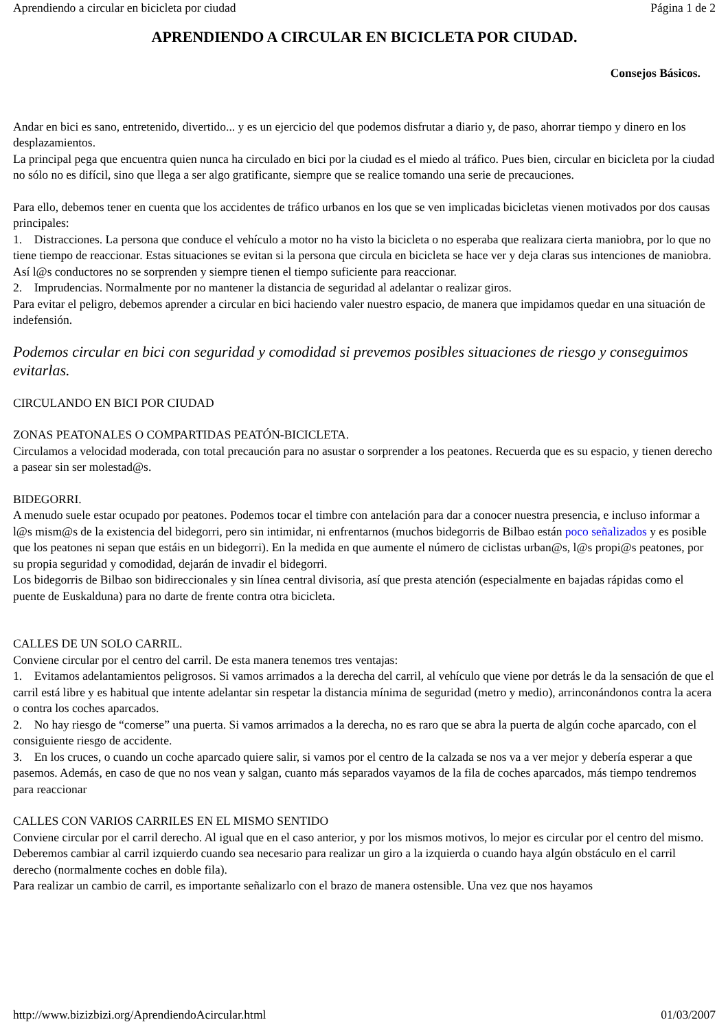Aprendiendo a circular en bicicleta por ciudad Página 1 de 2
APRENDIENDO A CIRCULAR EN BICICLETA POR CIUDAD.
Consejos Básicos.
Andar en bici es sano, entretenido, divertido... y es un ejercicio del que podemos disfrutar a diario y, de paso, ahorrar tiempo y dinero en los desplazamientos.
La principal pega que encuentra quien nunca ha circulado en bici por la ciudad es el miedo al tráfico. Pues bien, circular en bicicleta por la ciudad no sólo no es difícil, sino que llega a ser algo gratificante, siempre que se realice tomando una serie de precauciones.
Para ello, debemos tener en cuenta que los accidentes de tráfico urbanos en los que se ven implicadas bicicletas vienen motivados por dos causas principales:
1. Distracciones. La persona que conduce el vehículo a motor no ha visto la bicicleta o no esperaba que realizara cierta maniobra, por lo que no tiene tiempo de reaccionar. Estas situaciones se evitan si la persona que circula en bicicleta se hace ver y deja claras sus intenciones de maniobra. Así l@s conductores no se sorprenden y siempre tienen el tiempo suficiente para reaccionar.
2. Imprudencias. Normalmente por no mantener la distancia de seguridad al adelantar o realizar giros.
Para evitar el peligro, debemos aprender a circular en bici haciendo valer nuestro espacio, de manera que impidamos quedar en una situación de indefensión.
Podemos circular en bici con seguridad y comodidad si prevemos posibles situaciones de riesgo y conseguimos evitarlas.
CIRCULANDO EN BICI POR CIUDAD
ZONAS PEATONALES O COMPARTIDAS PEATÓN-BICICLETA.
Circulamos a velocidad moderada, con total precaución para no asustar o sorprender a los peatones. Recuerda que es su espacio, y tienen derecho a pasear sin ser molestad@s.
BIDEGORRI.
A menudo suele estar ocupado por peatones. Podemos tocar el timbre con antelación para dar a conocer nuestra presencia, e incluso informar a l@s mism@s de la existencia del bidegorri, pero sin intimidar, ni enfrentarnos (muchos bidegorris de Bilbao están poco señalizados y es posible que los peatones ni sepan que estáis en un bidegorri). En la medida en que aumente el número de ciclistas urban@s, l@s propi@s peatones, por su propia seguridad y comodidad, dejarán de invadir el bidegorri.
Los bidegorris de Bilbao son bidireccionales y sin línea central divisoria, así que presta atención (especialmente en bajadas rápidas como el puente de Euskalduna) para no darte de frente contra otra bicicleta.
CALLES DE UN SOLO CARRIL.
Conviene circular por el centro del carril. De esta manera tenemos tres ventajas:
1. Evitamos adelantamientos peligrosos. Si vamos arrimados a la derecha del carril, al vehículo que viene por detrás le da la sensación de que el carril está libre y es habitual que intente adelantar sin respetar la distancia mínima de seguridad (metro y medio), arrinconándonos contra la acera o contra los coches aparcados.
2. No hay riesgo de “comerse” una puerta. Si vamos arrimados a la derecha, no es raro que se abra la puerta de algún coche aparcado, con el consiguiente riesgo de accidente.
3. En los cruces, o cuando un coche aparcado quiere salir, si vamos por el centro de la calzada se nos va a ver mejor y debería esperar a que pasemos. Además, en caso de que no nos vean y salgan, cuanto más separados vayamos de la fila de coches aparcados, más tiempo tendremos para reaccionar
CALLES CON VARIOS CARRILES EN EL MISMO SENTIDO
Conviene circular por el carril derecho. Al igual que en el caso anterior, y por los mismos motivos, lo mejor es circular por el centro del mismo.
Deberemos cambiar al carril izquierdo cuando sea necesario para realizar un giro a la izquierda o cuando haya algún obstáculo en el carril derecho (normalmente coches en doble fila).
Para realizar un cambio de carril, es importante señalizarlo con el brazo de manera ostensible. Una vez que nos hayamos
http://www.bizizbizi.org/AprendiendoAcircular.html 01/03/2007